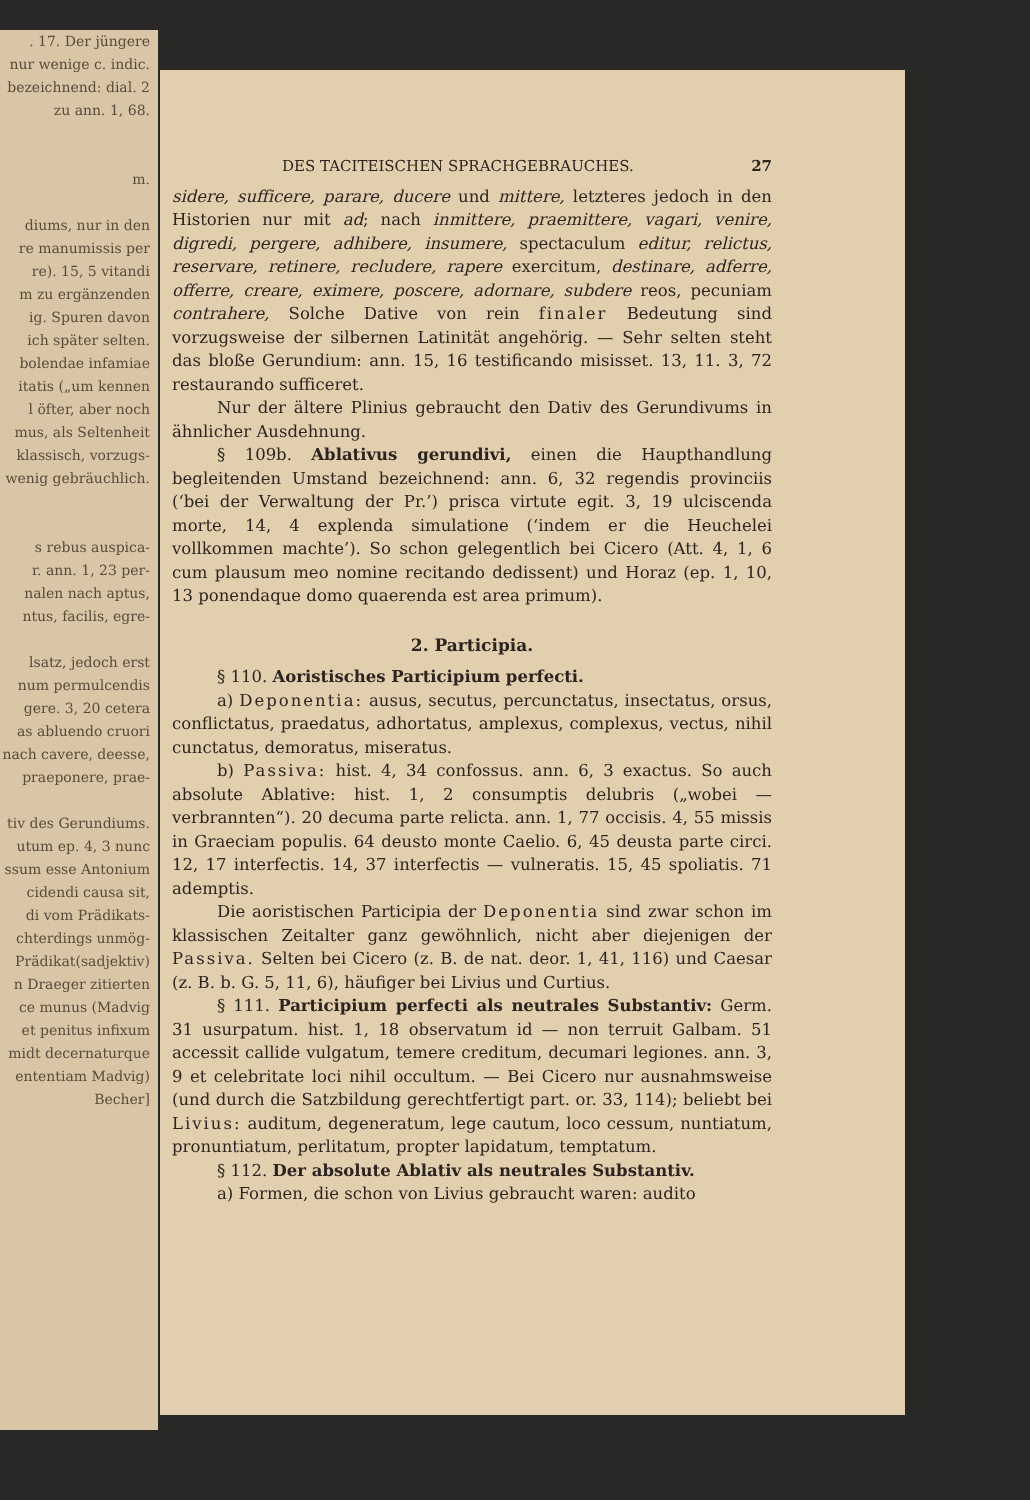. 17. Der jüngere
nur wenige c. indic.
bezeichnend: dial. 2
zu ann. 1, 68.
m.
diums, nur in den
re manumissis per
re). 15, 5 vitandi
m zu ergänzenden
ig. Spuren davon
ich später selten.
bolendae infamiae
itatis („um kennen
l öfter, aber noch
mus, als Seltenheit
klassisch, vorzugs-
wenig gebräuchlich.
s rebus auspica-
r. ann. 1, 23 per-
nalen nach aptus,
ntus, facilis, egre-
lsatz, jedoch erst
num permulcendis
gere. 3, 20 cetera
as abluendo cruori
nach cavere, deesse,
praeponere, prae-
tiv des Gerundiums.
utum ep. 4, 3 nunc
ssum esse Antonium
cidendi causa sit,
di vom Prädikats-
chterdings unmög-
Prädikat(sadjektiv)
n Draeger zitierten
ce munus (Madvig
et penitus infixum
midt decernaturque
ententiam Madvig)
Becher]
DES TACITEISCHEN SPRACHGEBRAUCHES. 27
sidere, sufficere, parare, ducere und mittere, letzteres jedoch in den Historien nur mit ad; nach inmittere, praemittere, vagari, venire, digredi, pergere, adhibere, insumere, spectaculum editur, relictus, reservare, retinere, recludere, rapere exercitum, destinare, adferre, offerre, creare, eximere, poscere, adornare, subdere reos, pecuniam contrahere, Solche Dative von rein finaler Bedeutung sind vorzugsweise der silbernen Latinität angehörig. — Sehr selten steht das bloße Gerundium: ann. 15, 16 testificando misisset. 13, 11. 3, 72 restaurando sufficeret.
Nur der ältere Plinius gebraucht den Dativ des Gerundivums in ähnlicher Ausdehnung.
§ 109b. Ablativus gerundivi, einen die Haupthandlung begleitenden Umstand bezeichnend: ann. 6, 32 regendis provinciis (‘bei der Verwaltung der Pr.’) prisca virtute egit. 3, 19 ulciscenda morte, 14, 4 explenda simulatione (‘indem er die Heuchelei vollkommen machte’). So schon gelegentlich bei Cicero (Att. 4, 1, 6 cum plausum meo nomine recitando dedissent) und Horaz (ep. 1, 10, 13 ponendaque domo quaerenda est area primum).
2. Participia.
§ 110. Aoristisches Participium perfecti.
a) Deponentia: ausus, secutus, percunctatus, insectatus, orsus, conflictatus, praedatus, adhortatus, amplexus, complexus, vectus, nihil cunctatus, demoratus, miseratus.
b) Passiva: hist. 4, 34 confossus. ann. 6, 3 exactus. So auch absolute Ablative: hist. 1, 2 consumptis delubris („wobei — verbrannten“). 20 decuma parte relicta. ann. 1, 77 occisis. 4, 55 missis in Graeciam populis. 64 deusto monte Caelio. 6, 45 deusta parte circi. 12, 17 interfectis. 14, 37 interfectis — vulneratis. 15, 45 spoliatis. 71 ademptis.
Die aoristischen Participia der Deponentia sind zwar schon im klassischen Zeitalter ganz gewöhnlich, nicht aber diejenigen der Passiva. Selten bei Cicero (z. B. de nat. deor. 1, 41, 116) und Caesar (z. B. b. G. 5, 11, 6), häufiger bei Livius und Curtius.
§ 111. Participium perfecti als neutrales Substantiv: Germ. 31 usurpatum. hist. 1, 18 observatum id — non terruit Galbam. 51 accessit callide vulgatum, temere creditum, decumari legiones. ann. 3, 9 et celebritate loci nihil occultum. — Bei Cicero nur ausnahmsweise (und durch die Satzbildung gerechtfertigt part. or. 33, 114); beliebt bei Livius: auditum, degeneratum, lege cautum, loco cessum, nuntiatum, pronuntiatum, perlitatum, propter lapidatum, temptatum.
§ 112. Der absolute Ablativ als neutrales Substantiv.
a) Formen, die schon von Livius gebraucht waren: audito